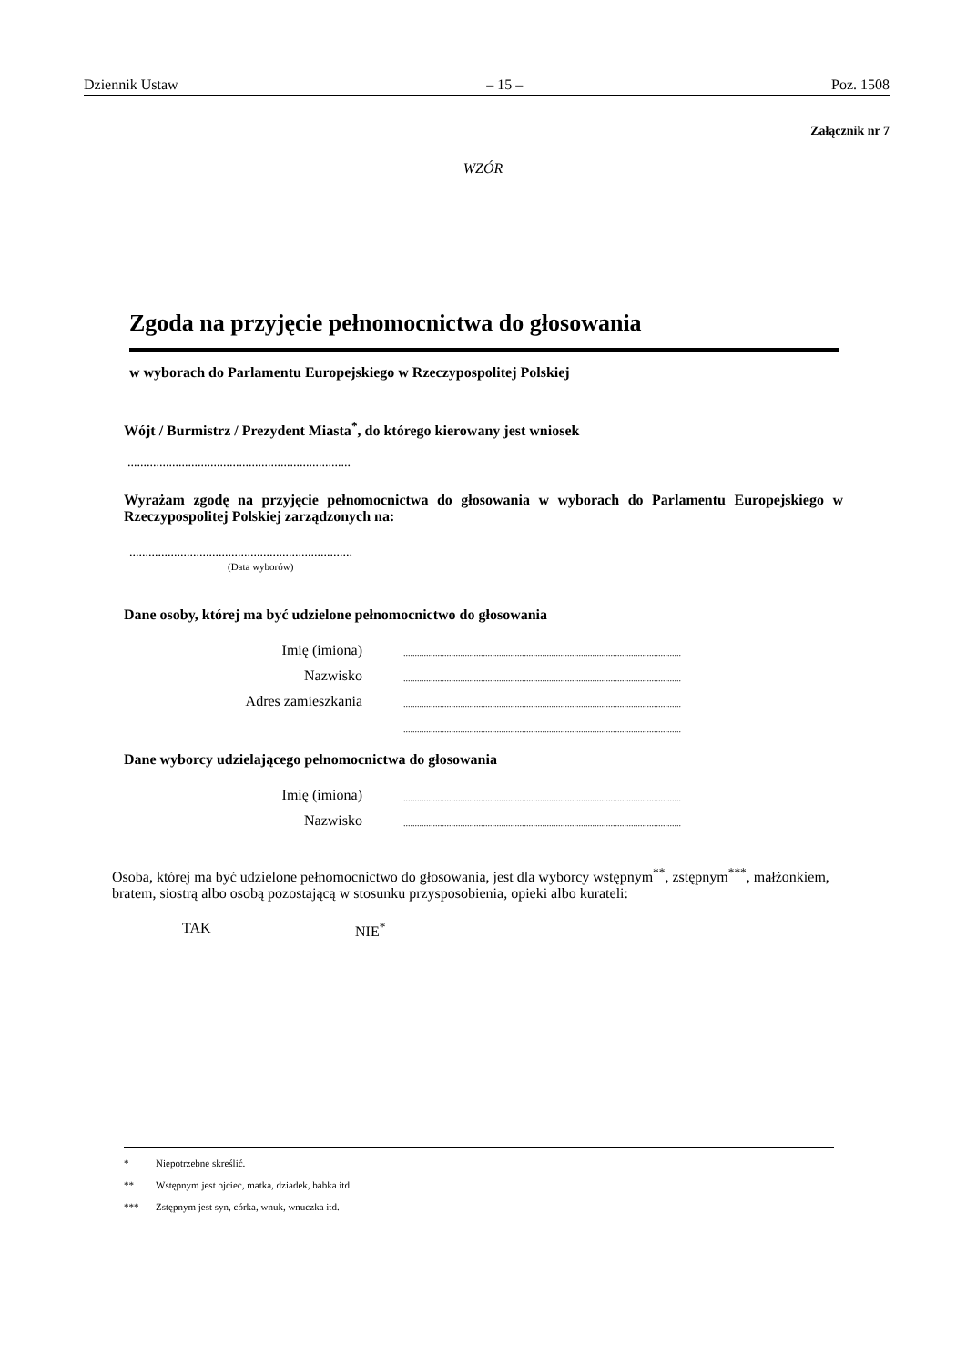Dziennik Ustaw – 15 – Poz. 1508
Załącznik nr 7
WZÓR
Zgoda na przyjęcie pełnomocnictwa do głosowania
w wyborach do Parlamentu Europejskiego w Rzeczypospolitej Polskiej
Wójt / Burmistrz / Prezydent Miasta<sup>*</sup>, do którego kierowany jest wniosek
......................................................................
Wyrażam zgodę na przyjęcie pełnomocnictwa do głosowania w wyborach do Parlamentu Europejskiego w Rzeczypospolitej Polskiej zarządzonych na:
......................................................................
(Data wyborów)
Dane osoby, której ma być udzielone pełnomocnictwo do głosowania
Imię (imiona)..........................................................................................................................
Nazwisko..........................................................................................................................
Adres zamieszkania..........................................................................................................................
..........................................................................................................................
Dane wyborcy udzielającego pełnomocnictwa do głosowania
Imię (imiona)..........................................................................................................................
Nazwisko..........................................................................................................................
Osoba, której ma być udzielone pełnomocnictwo do głosowania, jest dla wyborcy wstępnym<sup>**</sup>, zstępnym<sup>***</sup>, małżonkiem, bratem, siostrą albo osobą pozostającą w stosunku przysposobienia, opieki albo kurateli:
TAK NIE<sup>*</sup>
* Niepotrzebne skreślić.
** Wstępnym jest ojciec, matka, dziadek, babka itd.
*** Zstępnym jest syn, córka, wnuk, wnuczka itd.